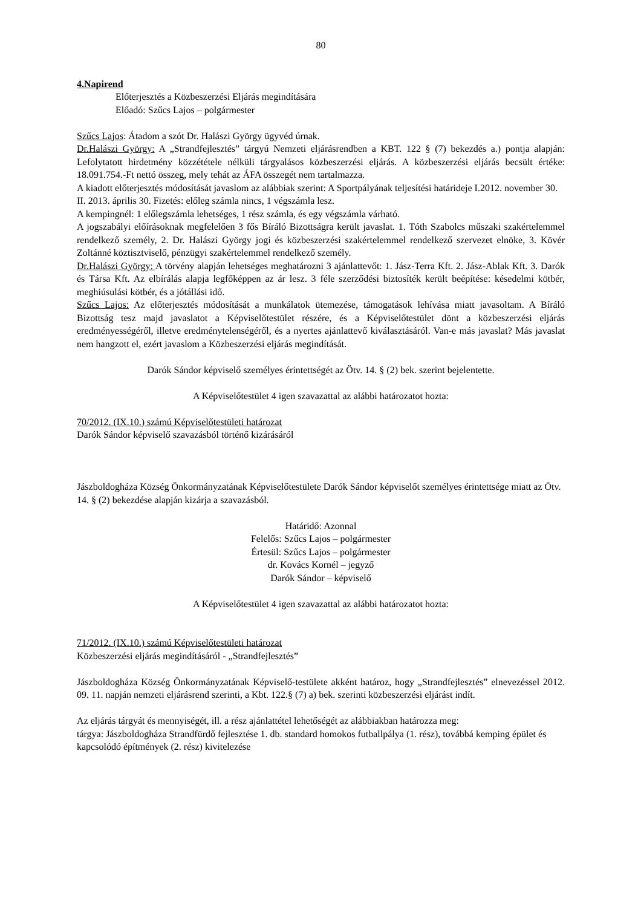80
4.Napirend
Előterjesztés a Közbeszerzési Eljárás megindítására
Előadó: Szűcs Lajos – polgármester
Szűcs Lajos: Átadom a szót Dr. Halászi György ügyvéd úrnak.
Dr.Halászi György: A „Strandfejlesztés” tárgyú Nemzeti eljárásrendben a KBT. 122 § (7) bekezdés a.) pontja alapján: Lefolytatott hirdetmény közzététele nélküli tárgyalásos közbeszerzési eljárás. A közbeszerzési eljárás becsült értéke: 18.091.754.-Ft nettó összeg, mely tehát az ÁFA összegét nem tartalmazza.
A kiadott előterjesztés módosítását javaslom az alábbiak szerint: A Sportpályának teljesítési határideje I.2012. november 30. II. 2013. április 30. Fizetés: előleg számla nincs, 1 végszámla lesz.
A kempingnél: 1 előlegszámla lehetséges, 1 rész számla, és egy végszámla várható.
A jogszabályi előírásoknak megfelelően 3 fős Bíráló Bizottságra került javaslat. 1. Tóth Szabolcs műszaki szakértelemmel rendelkező személy, 2. Dr. Halászi György jogi és közbeszerzési szakértelemmel rendelkező szervezet elnöke, 3. Kövér Zoltánné köztisztviselő, pénzügyi szakértelemmel rendelkező személy.
Dr.Halászi György: A törvény alapján lehetséges meghatározni 3 ajánlattevőt: 1. Jász-Terra Kft. 2. Jász-Ablak Kft. 3. Darók és Társa Kft. Az elbírálás alapja legfőképpen az ár lesz. 3 féle szerződési biztosíték került beépítése: késedelmi kötbér, meghiúsulási kötbér, és a jótállási idő.
Szűcs Lajos: Az előterjesztés módosítását a munkálatok ütemezése, támogatások lehívása miatt javasoltam. A Bíráló Bizottság tesz majd javaslatot a Képviselőtestület részére, és a Képviselőtestület dönt a közbeszerzési eljárás eredményességéről, illetve eredménytelenségéről, és a nyertes ajánlattevő kiválasztásáról. Van-e más javaslat? Más javaslat nem hangzott el, ezért javaslom a Közbeszerzési eljárás megindítását.
Darók Sándor képviselő személyes érintettségét az Ötv. 14. § (2) bek. szerint bejelentette.
A Képviselőtestület 4 igen szavazattal az alábbi határozatot hozta:
70/2012. (IX.10.) számú Képviselőtestületi határozat
Darók Sándor képviselő szavazásból történő kizárásáról
Jászboldogháza Község Önkormányzatának Képviselőtestülete Darók Sándor képviselőt személyes érintettsége miatt az Ötv. 14. § (2) bekezdése alapján kizárja a szavazásból.
Határidő: Azonnal
Felelős: Szűcs Lajos – polgármester
Értesül: Szűcs Lajos – polgármester
dr. Kovács Kornél – jegyző
Darók Sándor – képviselő
A Képviselőtestület 4 igen szavazattal az alábbi határozatot hozta:
71/2012. (IX.10.) számú Képviselőtestületi határozat
Közbeszerzési eljárás megindításáról - „Strandfejlesztés”
Jászboldogháza Község Önkormányzatának Képviselő-testülete akként határoz, hogy „Strandfejlesztés” elnevezéssel 2012. 09. 11. napján nemzeti eljárásrend szerinti, a Kbt. 122.§ (7) a) bek. szerinti közbeszerzési eljárást indít.
Az eljárás tárgyát és mennyiségét, ill. a rész ajánlattétel lehetőségét az alábbiakban határozza meg:
tárgya: Jászboldogháza Strandfürdő fejlesztése 1. db. standard homokos futballpálya (1. rész), továbbá kemping épület és kapcsolódó építmények (2. rész) kivitelezése